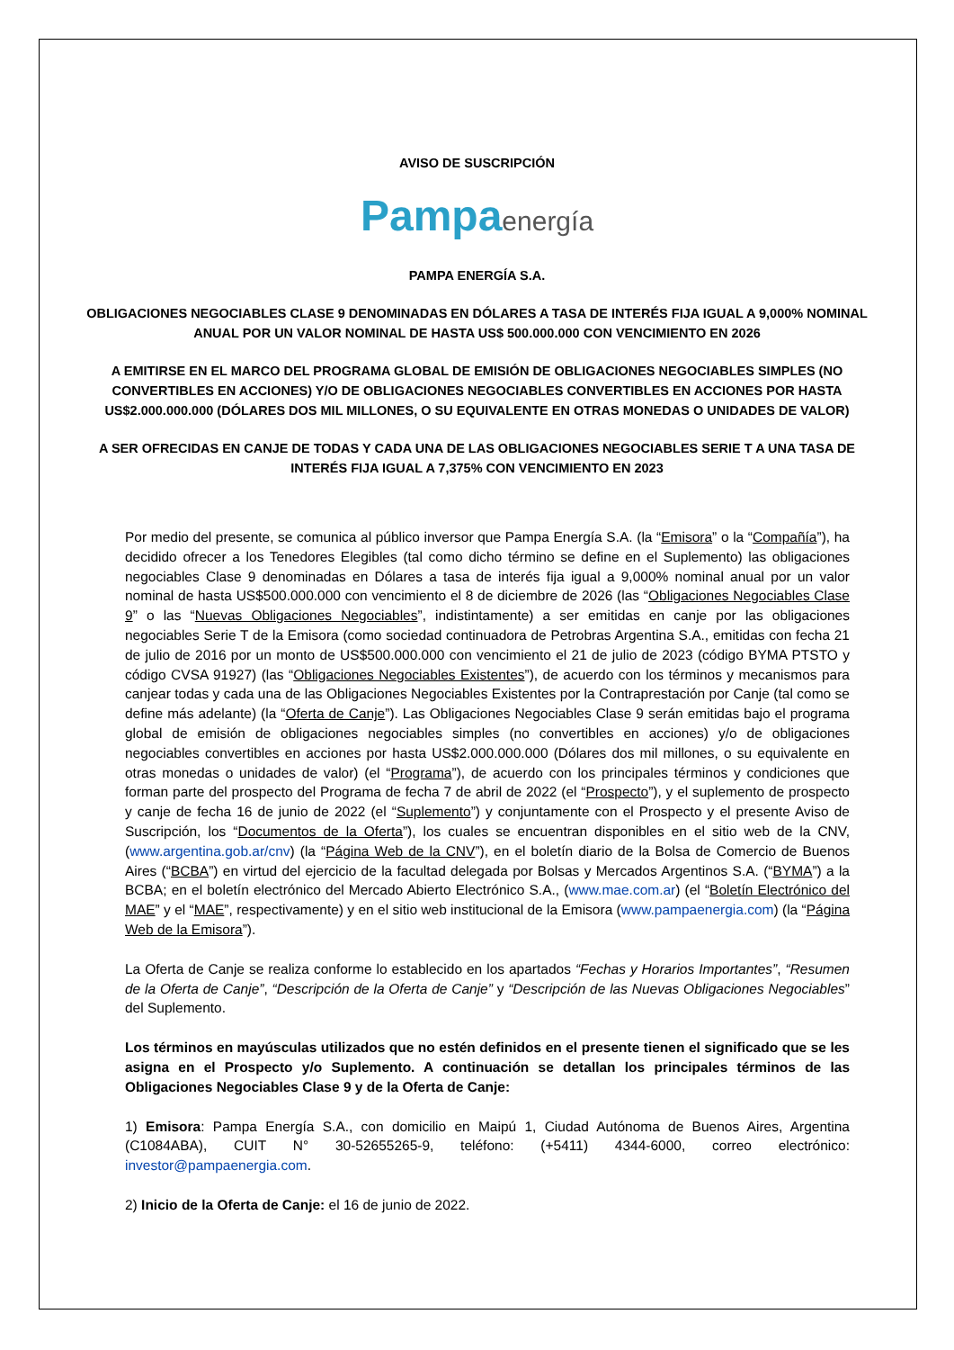AVISO DE SUSCRIPCIÓN
Pampaenergía
PAMPA ENERGÍA S.A.
OBLIGACIONES NEGOCIABLES CLASE 9 DENOMINADAS EN DÓLARES A TASA DE INTERÉS FIJA IGUAL A 9,000% NOMINAL ANUAL POR UN VALOR NOMINAL DE HASTA US$ 500.000.000 CON VENCIMIENTO EN 2026
A EMITIRSE EN EL MARCO DEL PROGRAMA GLOBAL DE EMISIÓN DE OBLIGACIONES NEGOCIABLES SIMPLES (NO CONVERTIBLES EN ACCIONES) Y/O DE OBLIGACIONES NEGOCIABLES CONVERTIBLES EN ACCIONES POR HASTA US$2.000.000.000 (DÓLARES DOS MIL MILLONES, O SU EQUIVALENTE EN OTRAS MONEDAS O UNIDADES DE VALOR)
A SER OFRECIDAS EN CANJE DE TODAS Y CADA UNA DE LAS OBLIGACIONES NEGOCIABLES SERIE T A UNA TASA DE INTERÉS FIJA IGUAL A 7,375% CON VENCIMIENTO EN 2023
Por medio del presente, se comunica al público inversor que Pampa Energía S.A. (la “Emisora” o la “Compañía”), ha decidido ofrecer a los Tenedores Elegibles (tal como dicho término se define en el Suplemento) las obligaciones negociables Clase 9 denominadas en Dólares a tasa de interés fija igual a 9,000% nominal anual por un valor nominal de hasta US$500.000.000 con vencimiento el 8 de diciembre de 2026 (las “Obligaciones Negociables Clase 9” o las “Nuevas Obligaciones Negociables”, indistintamente) a ser emitidas en canje por las obligaciones negociables Serie T de la Emisora (como sociedad continuadora de Petrobras Argentina S.A., emitidas con fecha 21 de julio de 2016 por un monto de US$500.000.000 con vencimiento el 21 de julio de 2023 (código BYMA PTSTO y código CVSA 91927) (las “Obligaciones Negociables Existentes”), de acuerdo con los términos y mecanismos para canjear todas y cada una de las Obligaciones Negociables Existentes por la Contraprestación por Canje (tal como se define más adelante) (la “Oferta de Canje”). Las Obligaciones Negociables Clase 9 serán emitidas bajo el programa global de emisión de obligaciones negociables simples (no convertibles en acciones) y/o de obligaciones negociables convertibles en acciones por hasta US$2.000.000.000 (Dólares dos mil millones, o su equivalente en otras monedas o unidades de valor) (el “Programa”), de acuerdo con los principales términos y condiciones que forman parte del prospecto del Programa de fecha 7 de abril de 2022 (el “Prospecto”), y el suplemento de prospecto y canje de fecha 16 de junio de 2022 (el “Suplemento”) y conjuntamente con el Prospecto y el presente Aviso de Suscripción, los “Documentos de la Oferta”), los cuales se encuentran disponibles en el sitio web de la CNV, (www.argentina.gob.ar/cnv) (la “Página Web de la CNV”), en el boletín diario de la Bolsa de Comercio de Buenos Aires (“BCBA”) en virtud del ejercicio de la facultad delegada por Bolsas y Mercados Argentinos S.A. (“BYMA”) a la BCBA; en el boletín electrónico del Mercado Abierto Electrónico S.A., (www.mae.com.ar) (el “Boletín Electrónico del MAE” y el “MAE”, respectivamente) y en el sitio web institucional de la Emisora (www.pampaenergia.com) (la “Página Web de la Emisora”).
La Oferta de Canje se realiza conforme lo establecido en los apartados “Fechas y Horarios Importantes”, “Resumen de la Oferta de Canje”, “Descripción de la Oferta de Canje” y “Descripción de las Nuevas Obligaciones Negociables” del Suplemento.
Los términos en mayúsculas utilizados que no estén definidos en el presente tienen el significado que se les asigna en el Prospecto y/o Suplemento. A continuación se detallan los principales términos de las Obligaciones Negociables Clase 9 y de la Oferta de Canje:
1) Emisora: Pampa Energía S.A., con domicilio en Maipú 1, Ciudad Autónoma de Buenos Aires, Argentina (C1084ABA), CUIT N° 30-52655265-9, teléfono: (+5411) 4344-6000, correo electrónico: investor@pampaenergia.com.
2) Inicio de la Oferta de Canje: el 16 de junio de 2022.